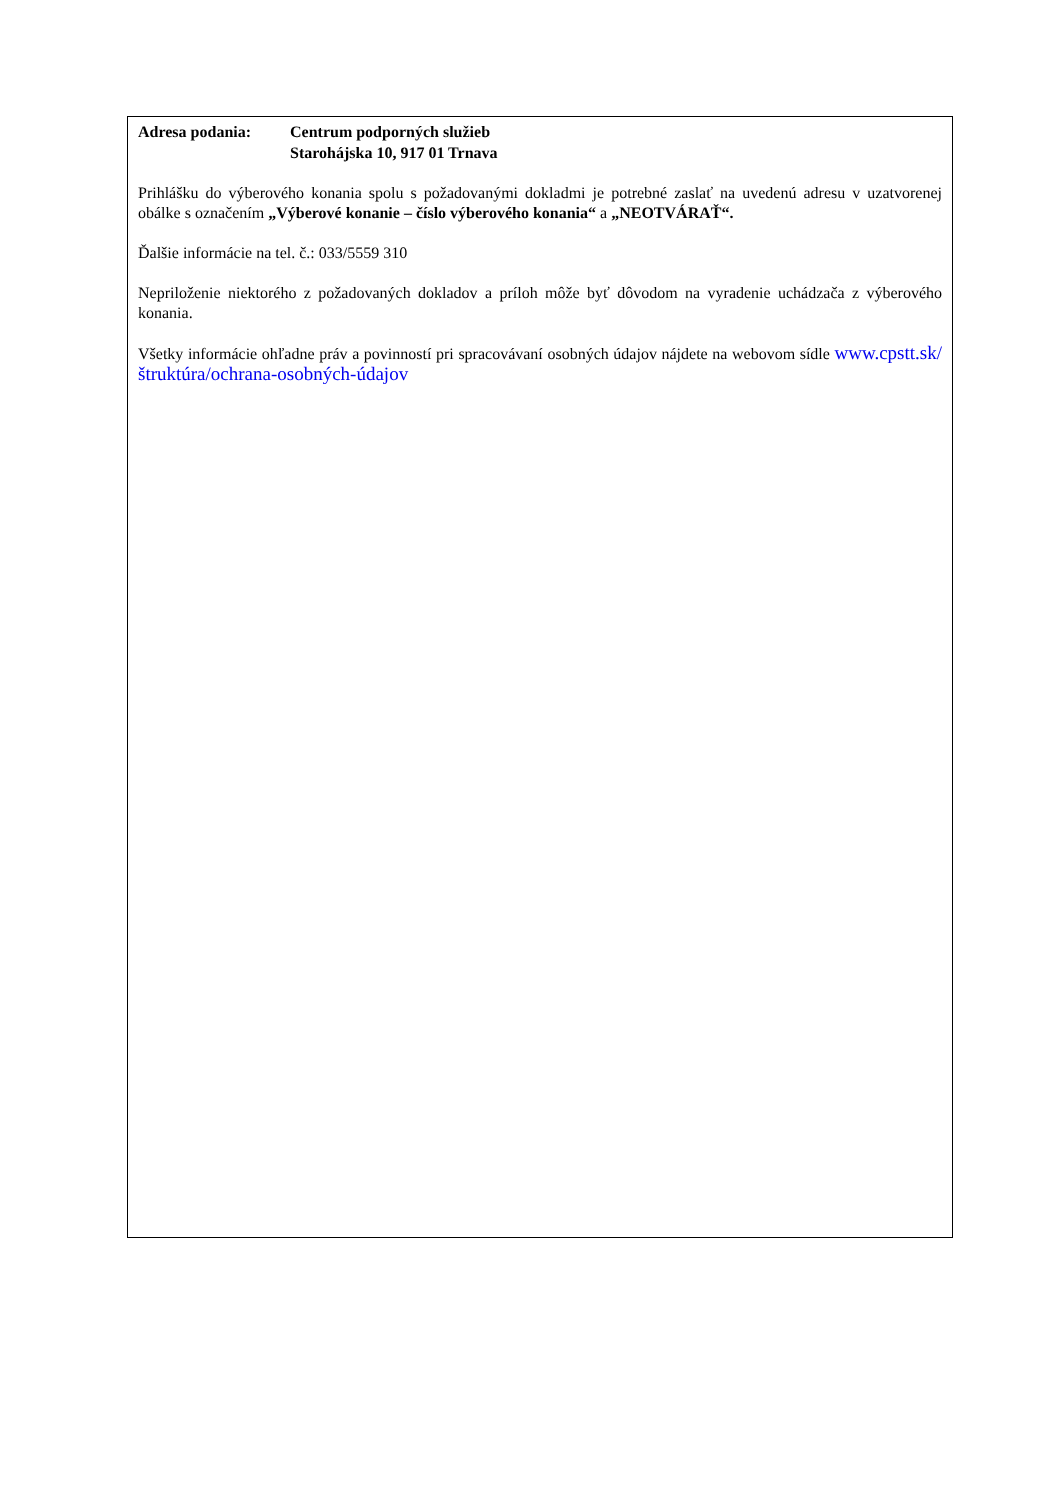Adresa podania: Centrum podporných služieb
Starohájska 10, 917 01 Trnava
Prihlášku do výberového konania spolu s požadovanými dokladmi je potrebné zaslať na uvedenú adresu v uzatvorenej obálke s označením „Výberové konanie – číslo výberového konania“ a „NEOTVÁRAŤ“.
Ďalšie informácie na tel. č.: 033/5559 310
Nepriloženie niektorého z požadovaných dokladov a príloh môže byť dôvodom na vyradenie uchádzača z výberového konania.
Všetky informácie ohľadne práv a povinností pri spracovávaní osobných údajov nájdete na webovom sídle www.cpstt.sk/štruktúra/ochrana-osobných-údajov